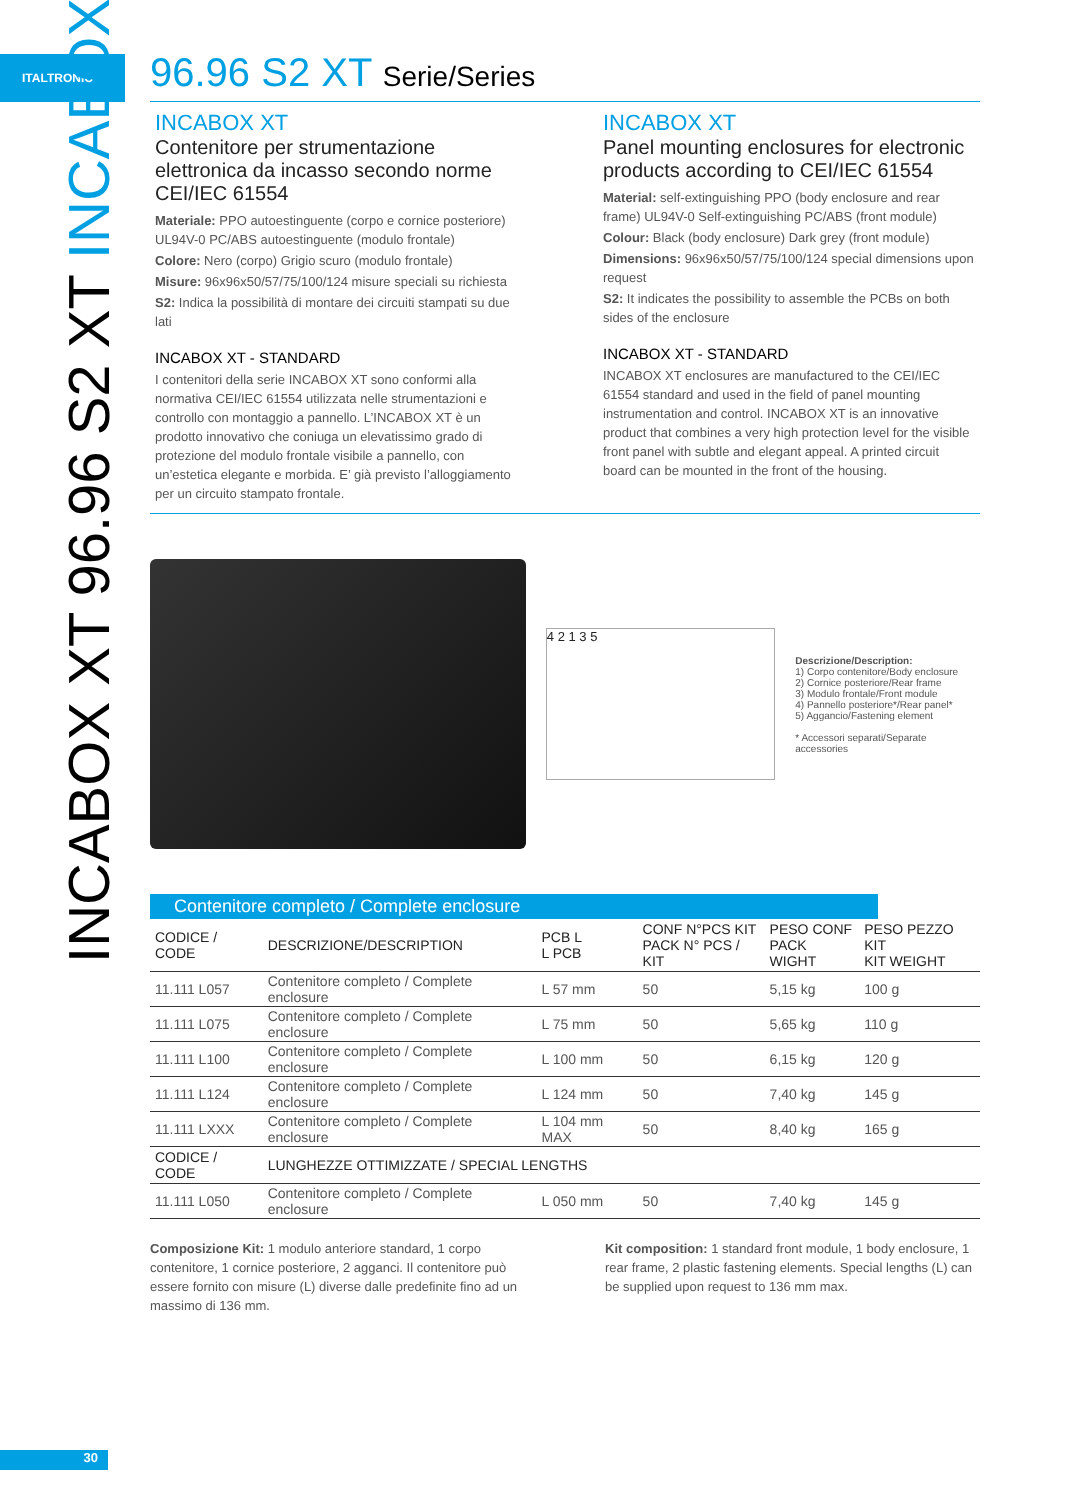ITALTRONIC
INCABOX XT 96.96 S2 XT INCABOX
96.96 S2 XT Serie/Series
INCABOX XT
Contenitore per strumentazione elettronica da incasso secondo norme CEI/IEC 61554
Materiale: PPO autoestinguente (corpo e cornice posteriore) UL94V-0 PC/ABS autoestinguente (modulo frontale)
Colore: Nero (corpo) Grigio scuro (modulo frontale)
Misure: 96x96x50/57/75/100/124 misure speciali su richiesta
S2: Indica la possibilità di montare dei circuiti stampati su due lati
INCABOX XT - STANDARD
I contenitori della serie INCABOX XT sono conformi alla normativa CEI/IEC 61554 utilizzata nelle strumentazioni e controllo con montaggio a pannello. L’INCABOX XT è un prodotto innovativo che coniuga un elevatissimo grado di protezione del modulo frontale visibile a pannello, con un’estetica elegante e morbida. E’ già previsto l’alloggiamento per un circuito stampato frontale.
INCABOX XT
Panel mounting enclosures for electronic products according to CEI/IEC 61554
Material: self-extinguishing PPO (body enclosure and rear frame) UL94V-0 Self-extinguishing PC/ABS (front module)
Colour: Black (body enclosure) Dark grey (front module)
Dimensions: 96x96x50/57/75/100/124 special dimensions upon request
S2: It indicates the possibility to assemble the PCBs on both sides of the enclosure
INCABOX XT - STANDARD
INCABOX XT enclosures are manufactured to the CEI/IEC 61554 standard and used in the field of panel mounting instrumentation and control. INCABOX XT is an innovative product that combines a very high protection level for the visible front panel with subtle and elegant appeal. A printed circuit board can be mounted in the front of the housing.
4 2 1 3 5
Descrizione/Description:
1) Corpo contenitore/Body enclosure
2) Cornice posteriore/Rear frame
3) Modulo frontale/Front module
4) Pannello posteriore*/Rear panel*
5) Aggancio/Fastening element
* Accessori separati/Separate accessories
Contenitore completo / Complete enclosure
| CODICE / CODE | DESCRIZIONE/DESCRIPTION | PCB L L PCB | CONF N°PCS KIT PACK N° PCS / KIT | PESO CONF PACK WIGHT | PESO PEZZO KIT KIT WEIGHT |
| --- | --- | --- | --- | --- | --- |
| 11.111 L057 | Contenitore completo / Complete enclosure | L 57 mm | 50 | 5,15 kg | 100 g |
| 11.111 L075 | Contenitore completo / Complete enclosure | L 75 mm | 50 | 5,65 kg | 110 g |
| 11.111 L100 | Contenitore completo / Complete enclosure | L 100 mm | 50 | 6,15 kg | 120 g |
| 11.111 L124 | Contenitore completo / Complete enclosure | L 124 mm | 50 | 7,40 kg | 145 g |
| 11.111 LXXX | Contenitore completo / Complete enclosure | L 104 mm MAX | 50 | 8,40 kg | 165 g |
| CODICE / CODE | LUNGHEZZE OTTIMIZZATE / SPECIAL LENGTHS | | | | |
| 11.111 L050 | Contenitore completo / Complete enclosure | L 050 mm | 50 | 7,40 kg | 145 g |
Composizione Kit: 1 modulo anteriore standard, 1 corpo contenitore, 1 cornice posteriore, 2 agganci. Il contenitore può essere fornito con misure (L) diverse dalle predefinite fino ad un massimo di 136 mm.
Kit composition: 1 standard front module, 1 body enclosure, 1 rear frame, 2 plastic fastening elements. Special lengths (L) can be supplied upon request to 136 mm max.
30